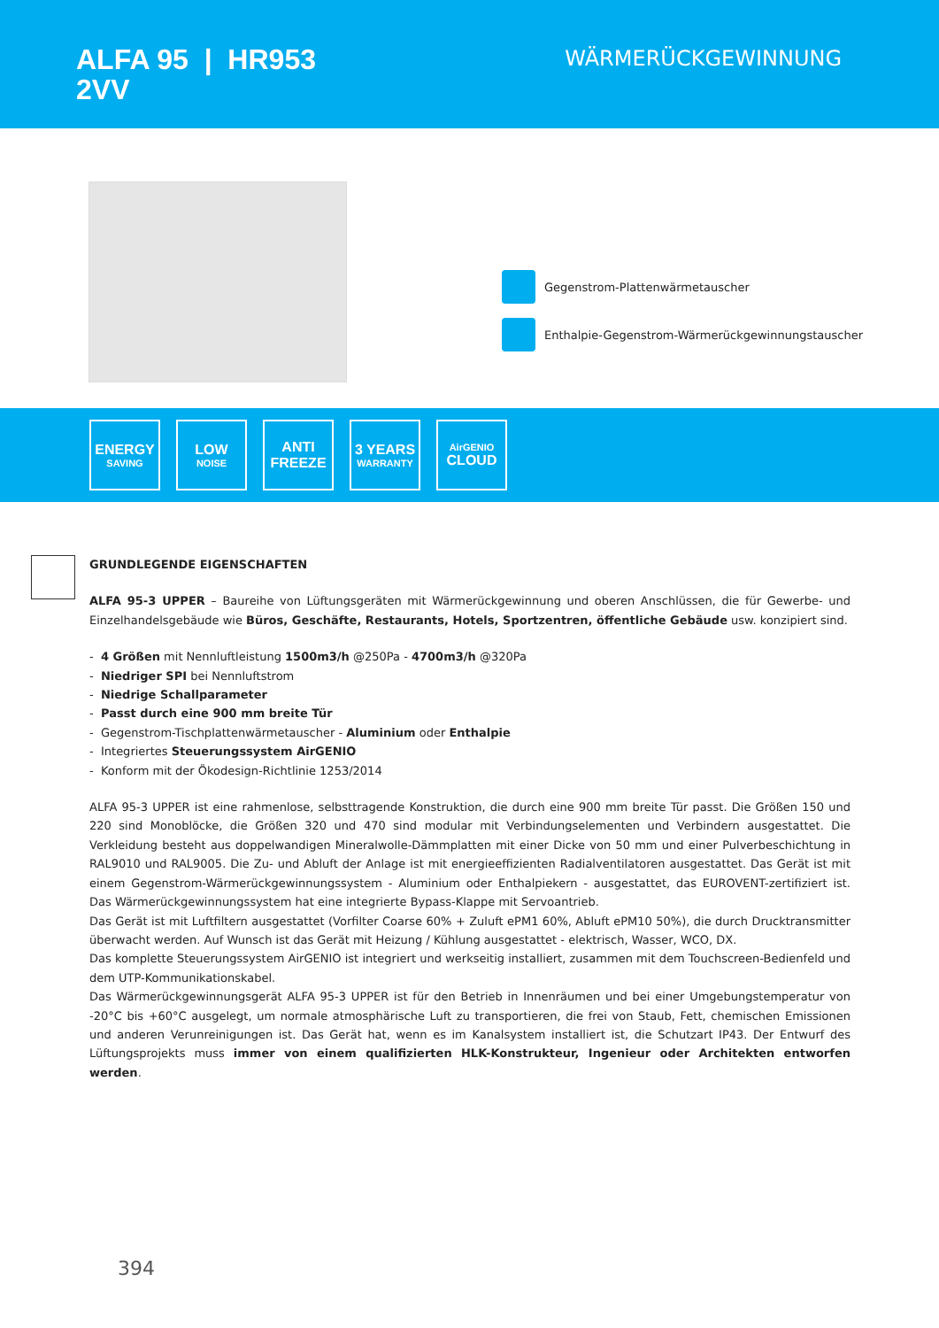ALFA 95 | HR953
2VV
WÄRMERÜCKGEWINNUNG
Gegenstrom-Plattenwärmetauscher
Enthalpie-Gegenstrom-Wärmerückgewinnungstauscher
ENERGY
SAVING
LOW
NOISE
ANTI
FREEZE
3 YEARS
WARRANTY
AirGENIO
CLOUD
GRUNDLEGENDE EIGENSCHAFTEN
ALFA 95-3 UPPER – Baureihe von Lüftungsgeräten mit Wärmerückgewinnung und oberen Anschlüssen, die für Gewerbe- und Einzelhandelsgebäude wie Büros, Geschäfte, Restaurants, Hotels, Sportzentren, öffentliche Gebäude usw. konzipiert sind.
- 4 Größen mit Nennluftleistung 1500m3/h @250Pa - 4700m3/h @320Pa
- Niedriger SPI bei Nennluftstrom
- Niedrige Schallparameter
- Passt durch eine 900 mm breite Tür
- Gegenstrom-Tischplattenwärmetauscher - Aluminium oder Enthalpie
- Integriertes Steuerungssystem AirGENIO
- Konform mit der Ökodesign-Richtlinie 1253/2014
ALFA 95-3 UPPER ist eine rahmenlose, selbsttragende Konstruktion, die durch eine 900 mm breite Tür passt. Die Größen 150 und 220 sind Monoblöcke, die Größen 320 und 470 sind modular mit Verbindungselementen und Verbindern ausgestattet. Die Verkleidung besteht aus doppelwandigen Mineralwolle-Dämmplatten mit einer Dicke von 50 mm und einer Pulverbeschichtung in RAL9010 und RAL9005. Die Zu- und Abluft der Anlage ist mit energieeffizienten Radialventilatoren ausgestattet. Das Gerät ist mit einem Gegenstrom-Wärmerückgewinnungssystem - Aluminium oder Enthalpiekern - ausgestattet, das EUROVENT-zertifiziert ist. Das Wärmerückgewinnungssystem hat eine integrierte Bypass-Klappe mit Servoantrieb.
Das Gerät ist mit Luftfiltern ausgestattet (Vorfilter Coarse 60% + Zuluft ePM1 60%, Abluft ePM10 50%), die durch Drucktransmitter überwacht werden. Auf Wunsch ist das Gerät mit Heizung / Kühlung ausgestattet - elektrisch, Wasser, WCO, DX.
Das komplette Steuerungssystem AirGENIO ist integriert und werkseitig installiert, zusammen mit dem Touchscreen-Bedienfeld und dem UTP-Kommunikationskabel.
Das Wärmerückgewinnungsgerät ALFA 95-3 UPPER ist für den Betrieb in Innenräumen und bei einer Umgebungstemperatur von -20°C bis +60°C ausgelegt, um normale atmosphärische Luft zu transportieren, die frei von Staub, Fett, chemischen Emissionen und anderen Verunreinigungen ist. Das Gerät hat, wenn es im Kanalsystem installiert ist, die Schutzart IP43. Der Entwurf des Lüftungsprojekts muss immer von einem qualifizierten HLK-Konstrukteur, Ingenieur oder Architekten entworfen werden.
394